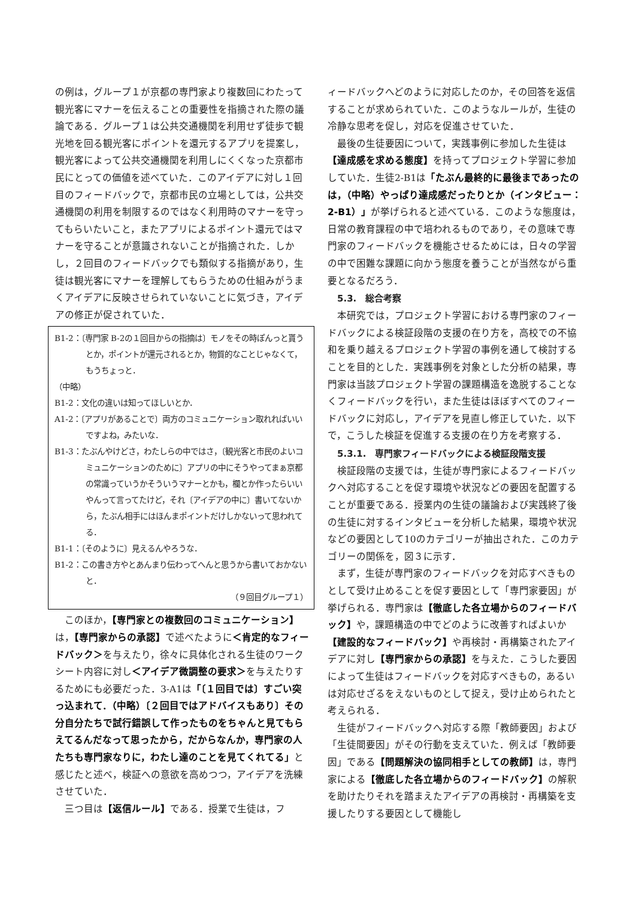の例は，グループ１が京都の専門家より複数回にわたって観光客にマナーを伝えることの重要性を指摘された際の議論である．グループ１は公共交通機関を利用せず徒歩で観光地を回る観光客にポイントを還元するアプリを提案し，観光客によって公共交通機関を利用しにくくなった京都市民にとっての価値を述べていた．このアイデアに対し１回目のフィードバックで，京都市民の立場としては，公共交通機関の利用を制限するのではなく利用時のマナーを守ってもらいたいこと，またアプリによるポイント還元ではマナーを守ることが意識されないことが指摘された．しかし，２回目のフィードバックでも類似する指摘があり，生徒は観光客にマナーを理解してもらうための仕組みがうまくアイデアに反映させられていないことに気づき，アイデアの修正が促されていた．
B1-2：〔専門家 B-2の１回目からの指摘は〕モノをその時ぽんっと貰うとか，ポイントが還元されるとか，物質的なことじゃなくて，もうちょっと．
（中略）
B1-2：文化の違いは知ってほしいとか．
A1-2：〔アプリがあることで〕両方のコミュニケーション取れればいいですよね，みたいな．
B1-3：たぶんやけどさ，わたしらの中ではさ，〔観光客と市民のよいコミュニケーションのために〕アプリの中にそうやってまぁ京都の常識っていうかそういうマナーとかも，欄とか作ったらいいやんって言ってたけど，それ〔アイデアの中に〕書いてないから，たぶん相手にはほんまポイントだけしかないって思われてる．
B1-1：〔そのように〕見えるんやろうな．
B1-2：この書き方やとあんまり伝わってへんと思うから書いておかないと．
（９回目グループ１）
このほか，【専門家との複数回のコミュニケーション】は，【専門家からの承認】で述べたように＜肯定的なフィードバック＞を与えたり，徐々に具体化される生徒のワークシート内容に対し＜アイデア微調整の要求＞を与えたりするためにも必要だった．3-A1は「〔１回目では〕すごい突っ込まれて．（中略）〔２回目ではアドバイスもあり〕その分自分たちで試行錯誤して作ったものをちゃんと見てもらえてるんだなって思ったから，だからなんか，専門家の人たちも専門家なりに，わたし達のことを見てくれてる」と感じたと述べ，検証への意欲を高めつつ，アイデアを洗練させていた．
三つ目は【返信ルール】である．授業で生徒は，フ
ィードバックへどのように対応したのか，その回答を返信することが求められていた．このようなルールが，生徒の冷静な思考を促し，対応を促進させていた．
最後の生徒要因について，実践事例に参加した生徒は【達成感を求める態度】を持ってプロジェクト学習に参加していた．生徒2-B1は「たぶん最終的に最後まであったのは，（中略）やっぱり達成感だったりとか（インタビュー：2-B1）」が挙げられると述べている．このような態度は，日常の教育課程の中で培われるものであり，その意味で専門家のフィードバックを機能させるためには，日々の学習の中で困難な課題に向かう態度を養うことが当然ながら重要となるだろう．
5.3.　総合考察
本研究では，プロジェクト学習における専門家のフィードバックによる検証段階の支援の在り方を，高校での不協和を乗り越えるプロジェクト学習の事例を通して検討することを目的とした．実践事例を対象とした分析の結果，専門家は当該プロジェクト学習の課題構造を逸脱することなくフィードバックを行い，また生徒はほぼすべてのフィードバックに対応し，アイデアを見直し修正していた．以下で，こうした検証を促進する支援の在り方を考察する．
5.3.1.　専門家フィードバックによる検証段階支援
検証段階の支援では，生徒が専門家によるフィードバックへ対応することを促す環境や状況などの要因を配置することが重要である．授業内の生徒の議論および実践終了後の生徒に対するインタビューを分析した結果，環境や状況などの要因として10のカテゴリーが抽出された．このカテゴリーの関係を，図３に示す．
まず，生徒が専門家のフィードバックを対応すべきものとして受け止めることを促す要因として「専門家要因」が挙げられる．専門家は【徹底した各立場からのフィードバック】や，課題構造の中でどのように改善すればよいか【建設的なフィードバック】や再検討・再構築されたアイデアに対し【専門家からの承認】を与えた．こうした要因によって生徒はフィードバックを対応すべきもの，あるいは対応せざるをえないものとして捉え，受け止められたと考えられる．
生徒がフィードバックへ対応する際「教師要因」および「生徒間要因」がその行動を支えていた．例えば「教師要因」である【問題解決の協同相手としての教師】は，専門家による【徹底した各立場からのフィードバック】の解釈を助けたりそれを踏まえたアイデアの再検討・再構築を支援したりする要因として機能し